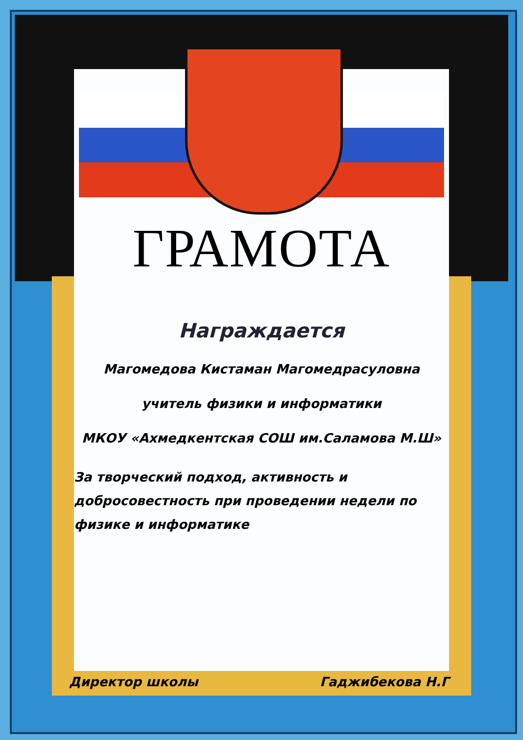ГРАМОТА
Награждается
Магомедова Кистаман Магомедрасуловна
учитель физики и информатики
МКОУ «Ахмедкентская СОШ им.Саламова М.Ш»
За творческий подход, активность и добросовестность при проведении недели по физике и информатике
Директор школы Гаджибекова Н.Г